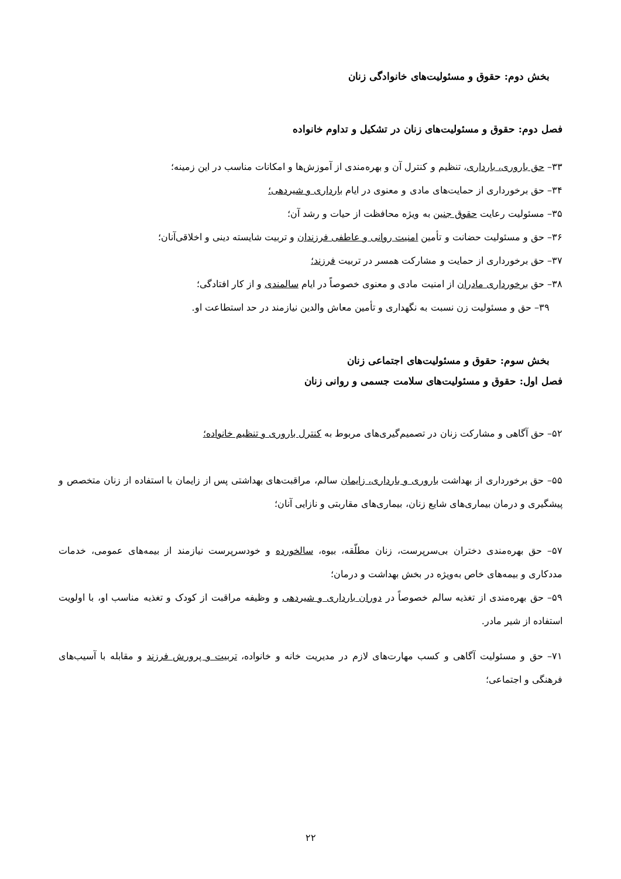بخش دوم: حقوق و مسئولیت‌های خانوادگی زنان
فصل دوم: حقوق و مسئولیت‌های زنان در تشکیل و تداوم خانواده
۳۳– حق باروری، بارداری، تنظیم و کنترل آن و بهره‌مندی از آموزش‌ها و امکانات مناسب در این زمینه؛
۳۴– حق برخورداری از حمایت‌های مادی و معنوی در ایام بارداری و شیردهی؛
۳۵– مسئولیت رعایت حقوق جنین به ویژه محافظت از حیات و رشد آن؛
۳۶– حق و مسئولیت حضانت و تأمین امنیت روانی و عاطفی فرزندان و تربیت شایسته دینی و اخلاقی‌آنان؛
۳۷– حق برخورداری از حمایت و مشارکت همسر در تربیت فرزند؛
۳۸– حق برخورداری مادران از امنیت مادی و معنوی خصوصاً در ایام سالمندی و از کار افتادگی؛
۳۹– حق و مسئولیت زن نسبت به نگهداری و تأمین معاش والدین نیازمند در حد استطاعت او.
بخش سوم: حقوق و مسئولیت‌های اجتماعی زنان
فصل اول: حقوق و مسئولیت‌های سلامت جسمی و روانی زنان
۵۲– حق آگاهی و مشارکت زنان در تصمیم‌گیری‌های مربوط به کنترل باروری و تنظیم خانواده؛
۵۵– حق برخورداری از بهداشت باروری و بارداری، زایمان سالم، مراقبت‌های بهداشتی پس از زایمان با استفاده از زنان متخصص و پیشگیری و درمان بیماری‌های شایع زنان، بیماری‌های مقاربتی و نازایی آنان؛
۵۷– حق بهره‌مندی دختران بی‌سرپرست، زنان مطلّقه، بیوه، سالخورده و خودسرپرست نیازمند از بیمه‌های عمومی، خدمات مددکاری و بیمه‌های خاص به‌ویژه در بخش بهداشت و درمان؛
۵۹– حق بهره‌مندی از تغذیه سالم خصوصاً در دوران بارداری و شیردهی و وظیفه مراقبت از کودک و تغذیه مناسب او، با اولویت استفاده از شیر مادر.
۷۱– حق و مسئولیت آگاهی و کسب مهارت‌های لازم در مدیریت خانه و خانواده، تربیت و پرورش فرزند و مقابله با آسیب‌های فرهنگی و اجتماعی؛
۲۲